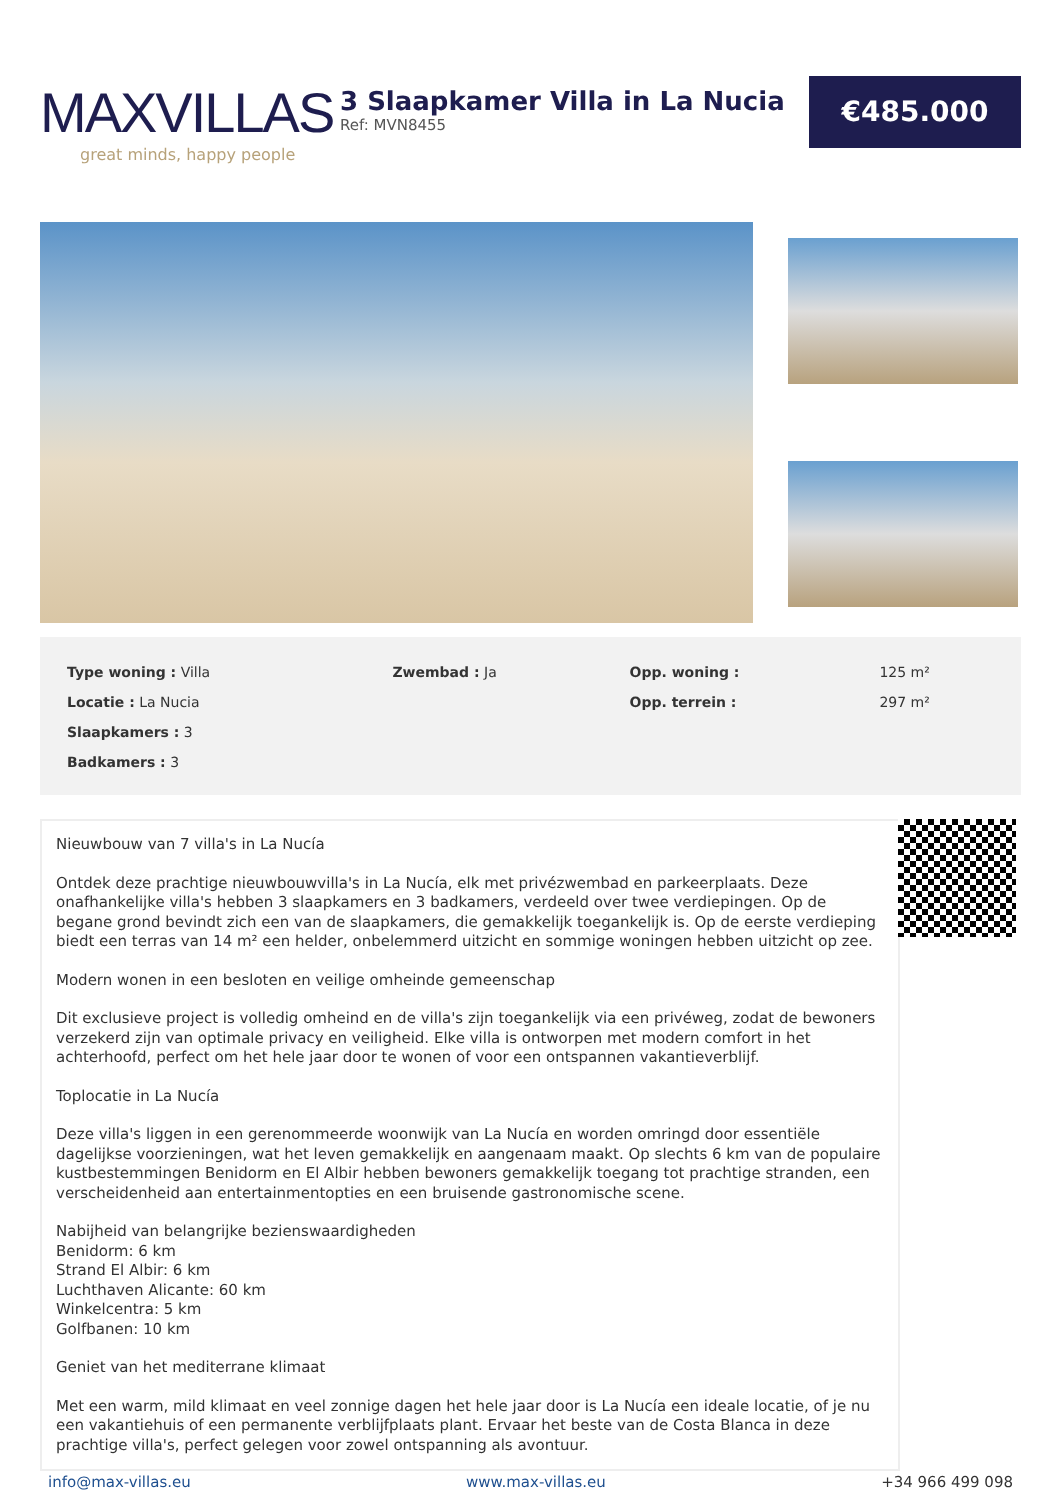MAXVILLAS
great minds, happy people
3 Slaapkamer Villa in La Nucia
Ref: MVN8455
€485.000
| Type woning : Villa | Zwembad : Ja | Opp. woning : | 125 m² |
| Locatie : La Nucia | | Opp. terrein : | 297 m² |
| Slaapkamers : 3 | | | |
| Badkamers : 3 | | | |
Nieuwbouw van 7 villa's in La Nucía
Ontdek deze prachtige nieuwbouwvilla's in La Nucía, elk met privézwembad en parkeerplaats. Deze onafhankelijke villa's hebben 3 slaapkamers en 3 badkamers, verdeeld over twee verdiepingen. Op de begane grond bevindt zich een van de slaapkamers, die gemakkelijk toegankelijk is. Op de eerste verdieping biedt een terras van 14 m² een helder, onbelemmerd uitzicht en sommige woningen hebben uitzicht op zee.
Modern wonen in een besloten en veilige omheinde gemeenschap
Dit exclusieve project is volledig omheind en de villa's zijn toegankelijk via een privéweg, zodat de bewoners verzekerd zijn van optimale privacy en veiligheid. Elke villa is ontworpen met modern comfort in het achterhoofd, perfect om het hele jaar door te wonen of voor een ontspannen vakantieverblijf.
Toplocatie in La Nucía
Deze villa's liggen in een gerenommeerde woonwijk van La Nucía en worden omringd door essentiële dagelijkse voorzieningen, wat het leven gemakkelijk en aangenaam maakt. Op slechts 6 km van de populaire kustbestemmingen Benidorm en El Albir hebben bewoners gemakkelijk toegang tot prachtige stranden, een verscheidenheid aan entertainmentopties en een bruisende gastronomische scene.
Nabijheid van belangrijke bezienswaardigheden
Benidorm: 6 km
Strand El Albir: 6 km
Luchthaven Alicante: 60 km
Winkelcentra: 5 km
Golfbanen: 10 km
Geniet van het mediterrane klimaat
Met een warm, mild klimaat en veel zonnige dagen het hele jaar door is La Nucía een ideale locatie, of je nu een vakantiehuis of een permanente verblijfplaats plant. Ervaar het beste van de Costa Blanca in deze prachtige villa's, perfect gelegen voor zowel ontspanning als avontuur.
info@max-villas.eu www.max-villas.eu +34 966 499 098